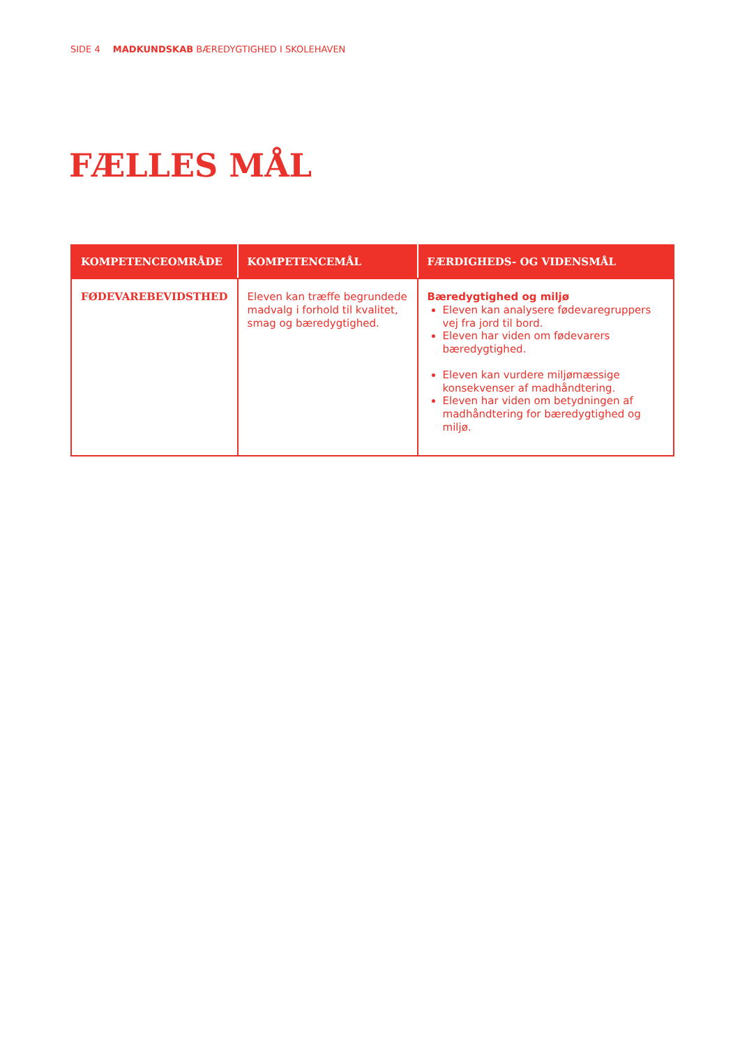SIDE 4 MADKUNDSKAB BÆREDYGTIGHED I SKOLEHAVEN
FÆLLES MÅL
| KOMPETENCEOMRÅDE | KOMPETENCEMÅL | FÆRDIGHEDS- OG VIDENSMÅL |
| --- | --- | --- |
| FØDEVAREBEVIDSTHED | Eleven kan træffe begrundede madvalg i forhold til kvalitet, smag og bæredygtighed. | Bæredygtighed og miljø Eleven kan analysere fødevaregruppers vej fra jord til bord. Eleven har viden om fødevarers bæredygtighed. Eleven kan vurdere miljømæssige konsekvenser af madhåndtering. Eleven har viden om betydningen af madhåndtering for bæredygtighed og miljø. |